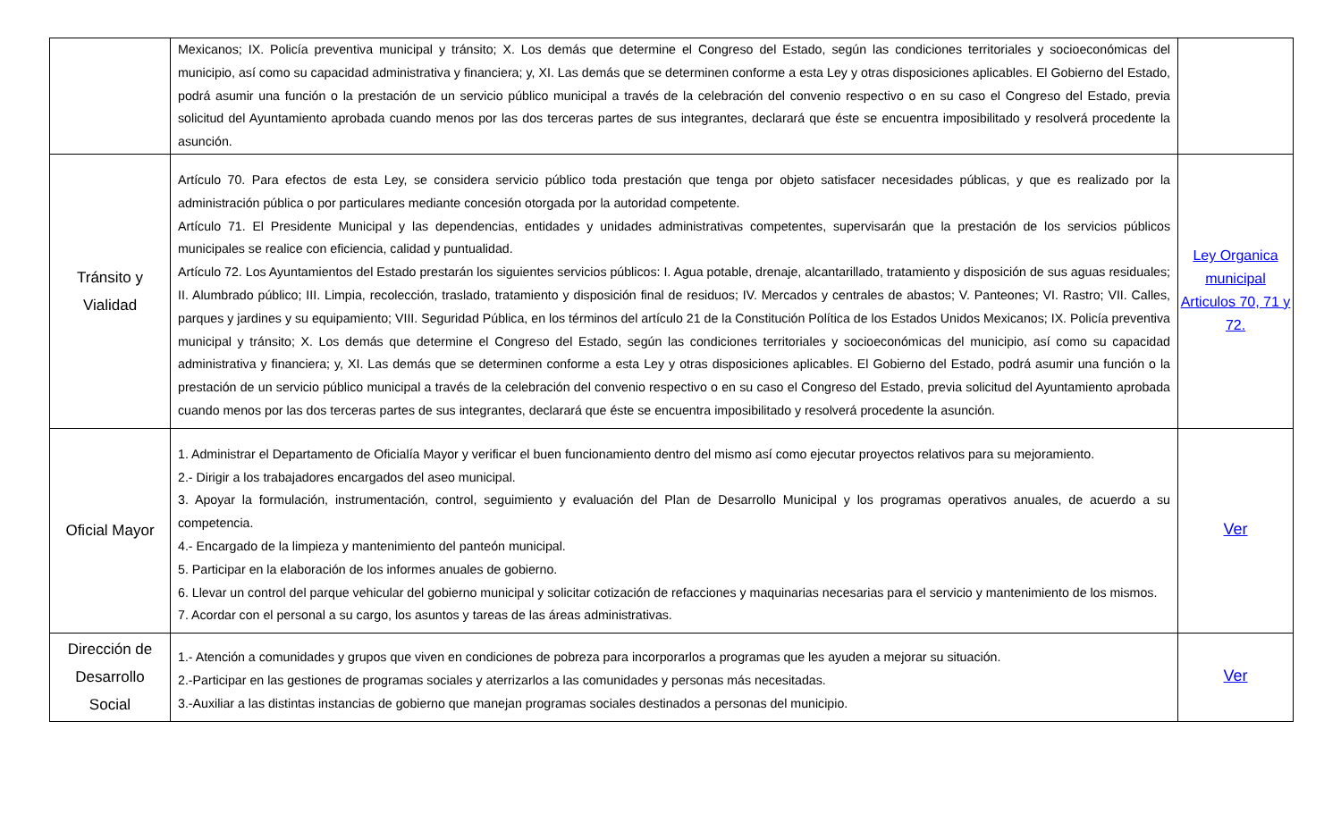| | Mexicanos; IX. Policía preventiva municipal y tránsito; X. Los demás que determine el Congreso del Estado, según las condiciones territoriales y socioeconómicas del municipio, así como su capacidad administrativa y financiera; y, XI. Las demás que se determinen conforme a esta Ley y otras disposiciones aplicables. El Gobierno del Estado, podrá asumir una función o la prestación de un servicio público municipal a través de la celebración del convenio respectivo o en su caso el Congreso del Estado, previa solicitud del Ayuntamiento aprobada cuando menos por las dos terceras partes de sus integrantes, declarará que éste se encuentra imposibilitado y resolverá procedente la asunción. | |
| Tránsito y Vialidad | Artículo 70. Para efectos de esta Ley, se considera servicio público toda prestación que tenga por objeto satisfacer necesidades públicas, y que es realizado por la administración pública o por particulares mediante concesión otorgada por la autoridad competente. Artículo 71. El Presidente Municipal y las dependencias, entidades y unidades administrativas competentes, supervisarán que la prestación de los servicios públicos municipales se realice con eficiencia, calidad y puntualidad. Artículo 72. Los Ayuntamientos del Estado prestarán los siguientes servicios públicos: I. Agua potable, drenaje, alcantarillado, tratamiento y disposición de sus aguas residuales; II. Alumbrado público; III. Limpia, recolección, traslado, tratamiento y disposición final de residuos; IV. Mercados y centrales de abastos; V. Panteones; VI. Rastro; VII. Calles, parques y jardines y su equipamiento; VIII. Seguridad Pública, en los términos del artículo 21 de la Constitución Política de los Estados Unidos Mexicanos; IX. Policía preventiva municipal y tránsito; X. Los demás que determine el Congreso del Estado, según las condiciones territoriales y socioeconómicas del municipio, así como su capacidad administrativa y financiera; y, XI. Las demás que se determinen conforme a esta Ley y otras disposiciones aplicables. El Gobierno del Estado, podrá asumir una función o la prestación de un servicio público municipal a través de la celebración del convenio respectivo o en su caso el Congreso del Estado, previa solicitud del Ayuntamiento aprobada cuando menos por las dos terceras partes de sus integrantes, declarará que éste se encuentra imposibilitado y resolverá procedente la asunción. | Ley Organica municipal Articulos 70, 71 y 72. |
| Oficial Mayor | 1. Administrar el Departamento de Oficialía Mayor y verificar el buen funcionamiento dentro del mismo así como ejecutar proyectos relativos para su mejoramiento. 2.- Dirigir a los trabajadores encargados del aseo municipal. 3. Apoyar la formulación, instrumentación, control, seguimiento y evaluación del Plan de Desarrollo Municipal y los programas operativos anuales, de acuerdo a su competencia. 4.- Encargado de la limpieza y mantenimiento del panteón municipal. 5. Participar en la elaboración de los informes anuales de gobierno. 6. Llevar un control del parque vehicular del gobierno municipal y solicitar cotización de refacciones y maquinarias necesarias para el servicio y mantenimiento de los mismos. 7. Acordar con el personal a su cargo, los asuntos y tareas de las áreas administrativas. | Ver |
| Dirección de Desarrollo Social | 1.- Atención a comunidades y grupos que viven en condiciones de pobreza para incorporarlos a programas que les ayuden a mejorar su situación. 2.-Participar en las gestiones de programas sociales y aterrizarlos a las comunidades y personas más necesitadas. 3.-Auxiliar a las distintas instancias de gobierno que manejan programas sociales destinados a personas del municipio. | Ver |